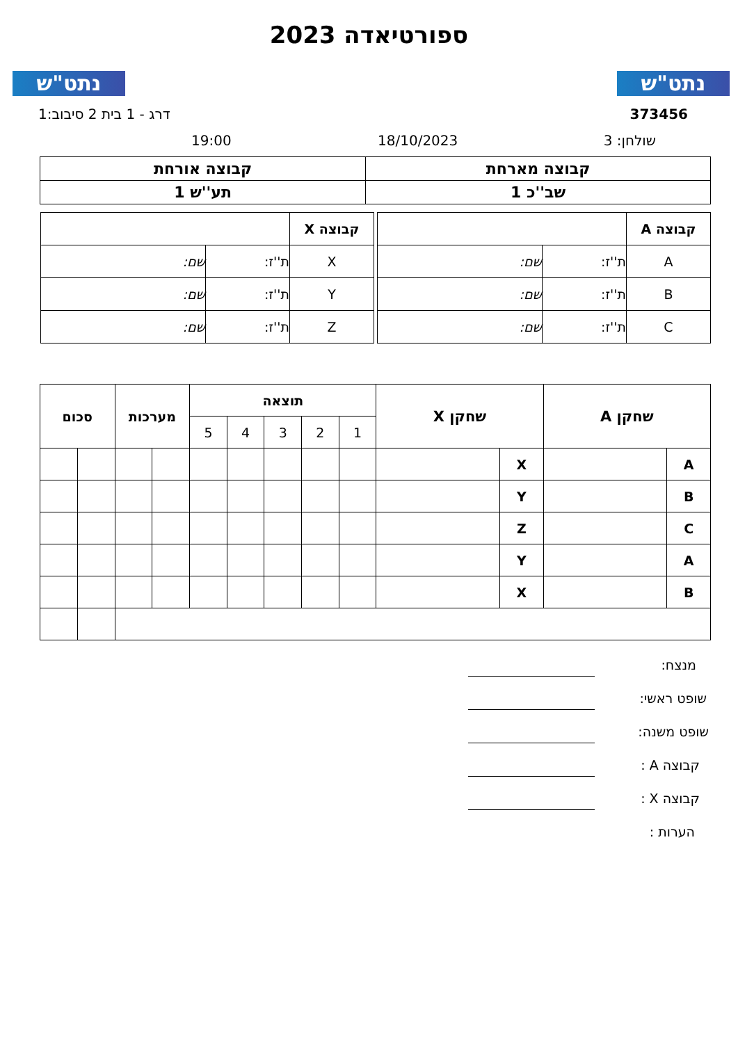נתט"ש נתט"ש
ספורטיאדה 2023
373456 דרג - 1 בית 2 סיבוב:1
שולחן: 3 18/10/2023
19:00
| קבוצה מארחת | קבוצה אורחת |
| שב''כ 1 | תע''ש 1 |
| קבוצה A | | |
| A | ת''ז: | שם: |
| B | ת''ז: | שם: |
| C | ת''ז: | שם: |
| קבוצה X | | |
| X | ת''ז: | שם: |
| Y | ת''ז: | שם: |
| Z | ת''ז: | שם: |
| שחקן A | | שחקן X | | תוצאה | | | | | מערכות | | סכום | |
| --- | --- | --- | --- | --- | --- | --- | --- | --- | --- | --- | --- | --- |
| | | | | 1 | 2 | 3 | 4 | 5 | | | | |
| A | | X | | | | | | | | | | |
| B | | Y | | | | | | | | | | |
| C | | Z | | | | | | | | | | |
| A | | Y | | | | | | | | | | |
| B | | X | | | | | | | | | | |
מנצח:
שופט ראשי:
שופט משנה:
קבוצה A :
קבוצה X :
הערות :